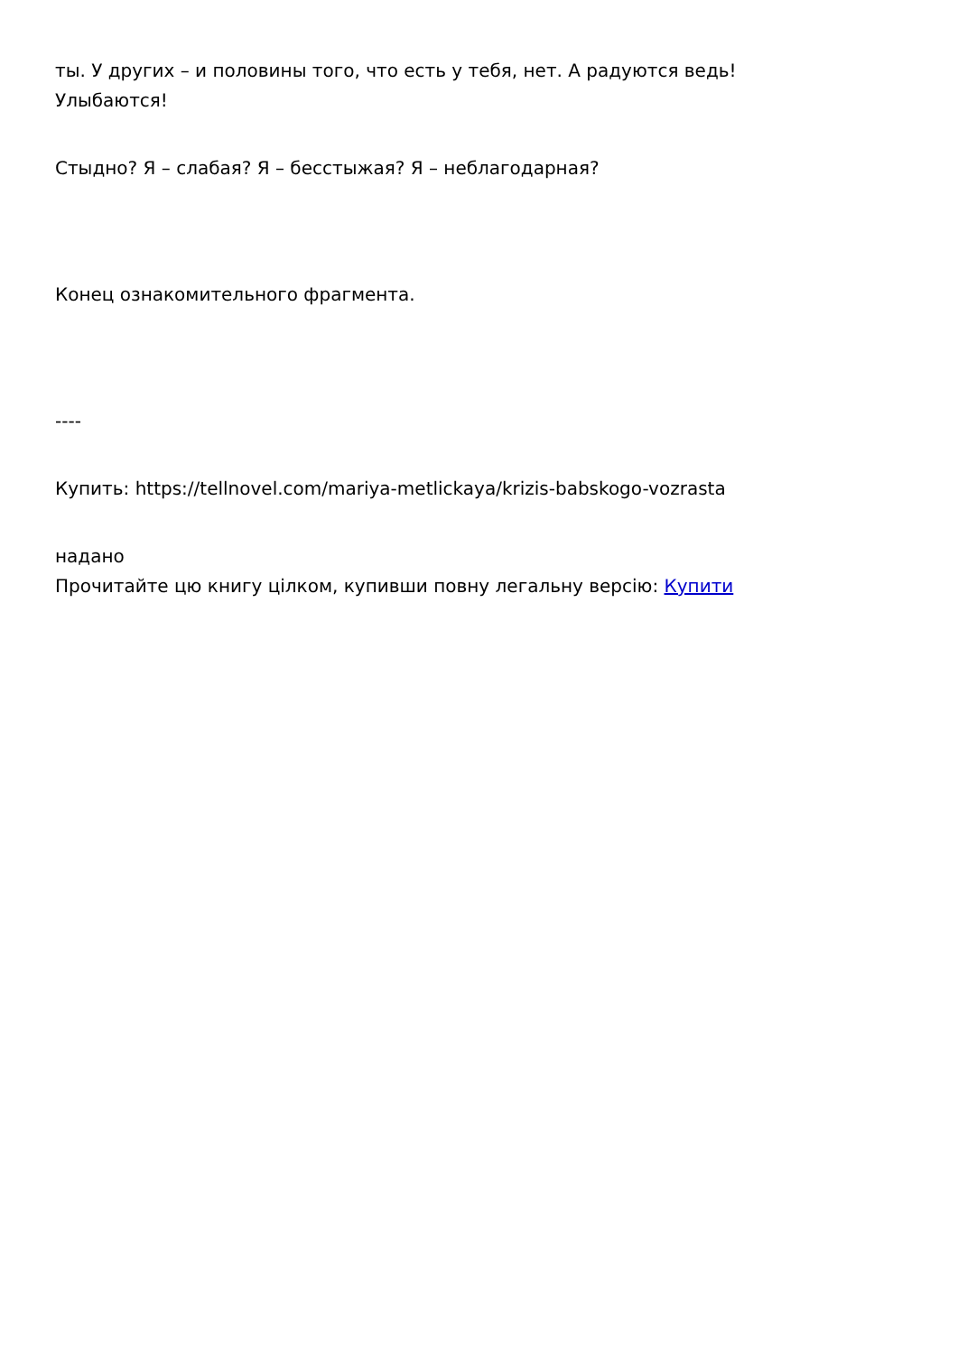ты. У других – и половины того, что есть у тебя, нет. А радуются ведь!
Улыбаются!
Стыдно? Я – слабая? Я – бесстыжая? Я – неблагодарная?
Конец ознакомительного фрагмента.
----
Купить: https://tellnovel.com/mariya-metlickaya/krizis-babskogo-vozrasta
надано
Прочитайте цю книгу цілком, купивши повну легальну версію: Купити